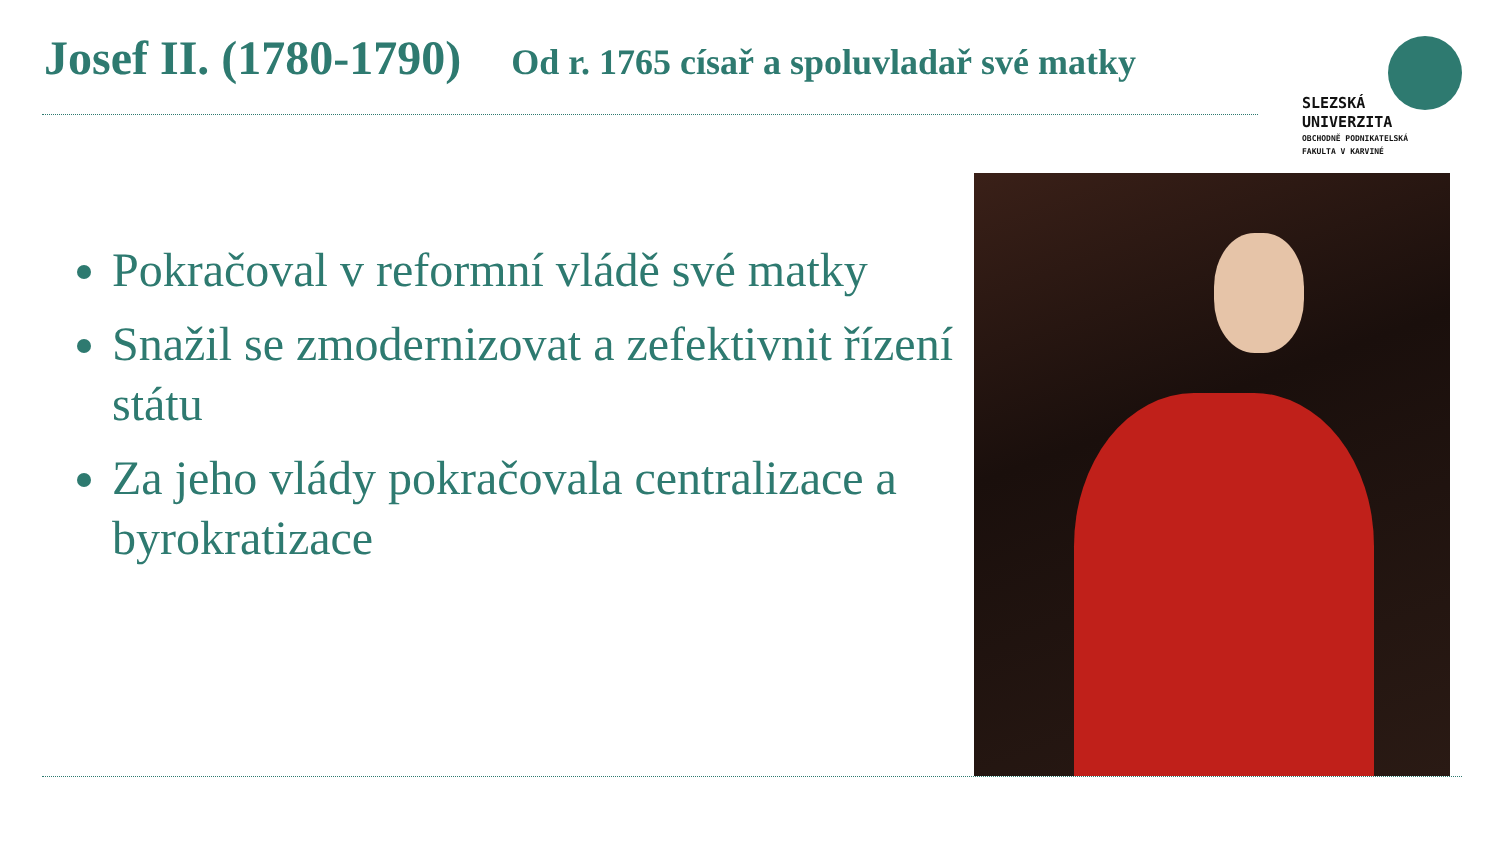Josef II. (1780-1790) Od r. 1765 císař a spoluvladař své matky
SLEZSKÁ
UNIVERZITA
OBCHODNĚ PODNIKATELSKÁ
FAKULTA V KARVINÉ
Pokračoval v reformní vládě své matky
Snažil se zmodernizovat a zefektivnit řízení státu
Za jeho vlády pokračovala centralizace a byrokratizace